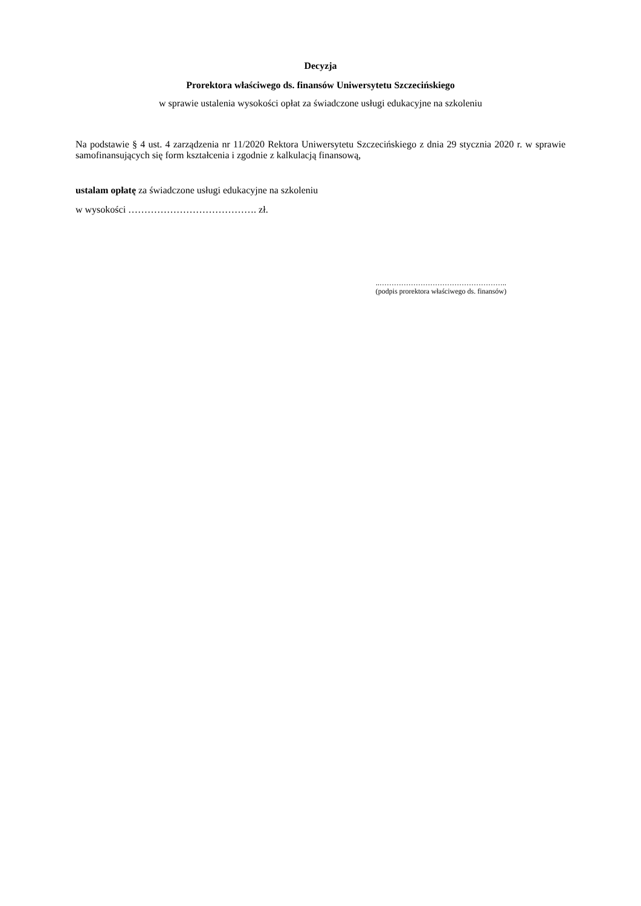Decyzja
Prorektora właściwego ds. finansów Uniwersytetu Szczecińskiego
w sprawie ustalenia wysokości opłat za świadczone usługi edukacyjne na szkoleniu
Na podstawie § 4 ust. 4 zarządzenia nr 11/2020 Rektora Uniwersytetu Szczecińskiego z dnia 29 stycznia 2020 r. w sprawie samofinansujących się form kształcenia i zgodnie z kalkulacją finansową,
ustalam opłatę za świadczone usługi edukacyjne na szkoleniu
w wysokości …………………………………. zł.
..……………………………………………..
(podpis prorektora właściwego ds. finansów)